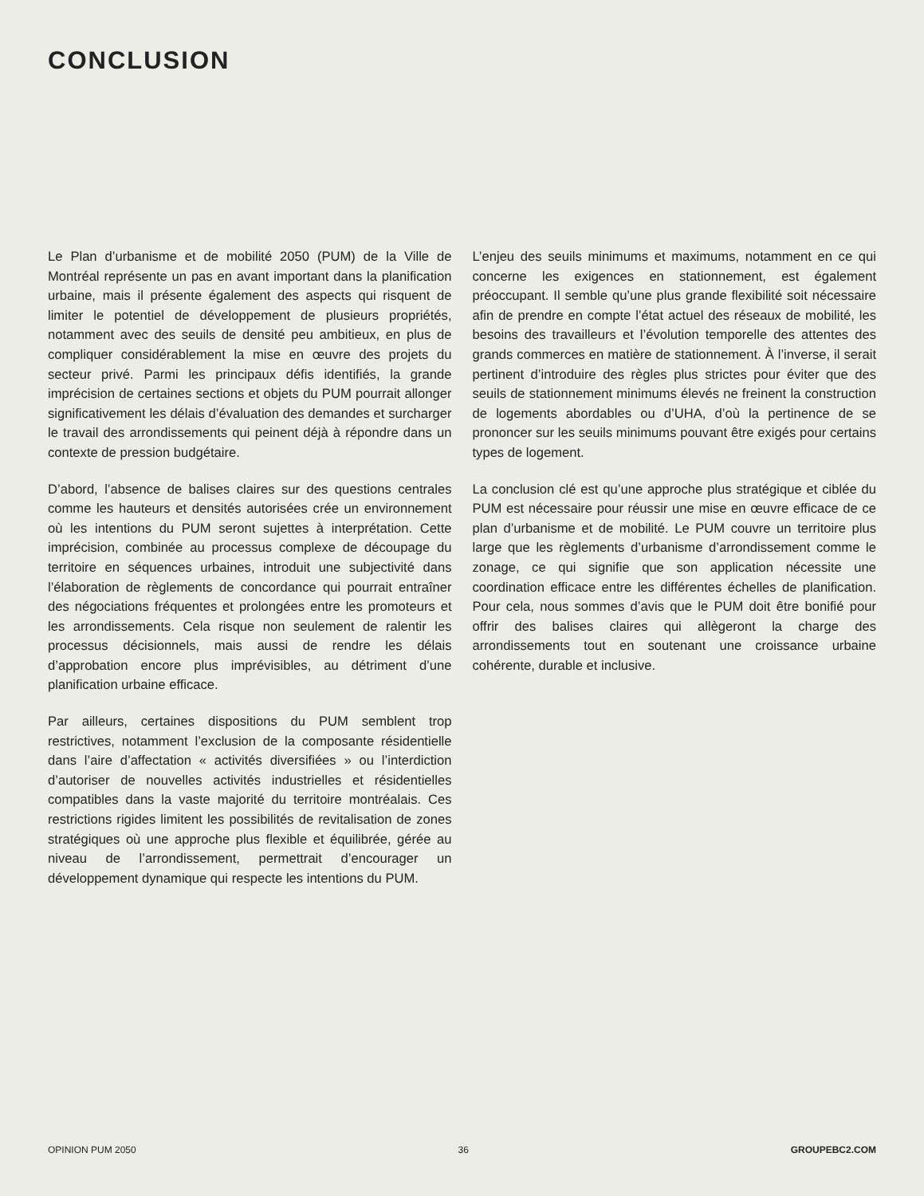CONCLUSION
Le Plan d’urbanisme et de mobilité 2050 (PUM) de la Ville de Montréal représente un pas en avant important dans la planification urbaine, mais il présente également des aspects qui risquent de limiter le potentiel de développement de plusieurs propriétés, notamment avec des seuils de densité peu ambitieux, en plus de compliquer considérablement la mise en œuvre des projets du secteur privé. Parmi les principaux défis identifiés, la grande imprécision de certaines sections et objets du PUM pourrait allonger significativement les délais d’évaluation des demandes et surcharger le travail des arrondissements qui peinent déjà à répondre dans un contexte de pression budgétaire.
D’abord, l’absence de balises claires sur des questions centrales comme les hauteurs et densités autorisées crée un environnement où les intentions du PUM seront sujettes à interprétation. Cette imprécision, combinée au processus complexe de découpage du territoire en séquences urbaines, introduit une subjectivité dans l’élaboration de règlements de concordance qui pourrait entraîner des négociations fréquentes et prolongées entre les promoteurs et les arrondissements. Cela risque non seulement de ralentir les processus décisionnels, mais aussi de rendre les délais d’approbation encore plus imprévisibles, au détriment d’une planification urbaine efficace.
Par ailleurs, certaines dispositions du PUM semblent trop restrictives, notamment l’exclusion de la composante résidentielle dans l’aire d’affectation « activités diversifiées » ou l’interdiction d’autoriser de nouvelles activités industrielles et résidentielles compatibles dans la vaste majorité du territoire montréalais. Ces restrictions rigides limitent les possibilités de revitalisation de zones stratégiques où une approche plus flexible et équilibrée, gérée au niveau de l’arrondissement, permettrait d’encourager un développement dynamique qui respecte les intentions du PUM.
L’enjeu des seuils minimums et maximums, notamment en ce qui concerne les exigences en stationnement, est également préoccupant. Il semble qu’une plus grande flexibilité soit nécessaire afin de prendre en compte l’état actuel des réseaux de mobilité, les besoins des travailleurs et l’évolution temporelle des attentes des grands commerces en matière de stationnement. À l’inverse, il serait pertinent d’introduire des règles plus strictes pour éviter que des seuils de stationnement minimums élevés ne freinent la construction de logements abordables ou d’UHA, d’où la pertinence de se prononcer sur les seuils minimums pouvant être exigés pour certains types de logement.
La conclusion clé est qu’une approche plus stratégique et ciblée du PUM est nécessaire pour réussir une mise en œuvre efficace de ce plan d’urbanisme et de mobilité. Le PUM couvre un territoire plus large que les règlements d’urbanisme d’arrondissement comme le zonage, ce qui signifie que son application nécessite une coordination efficace entre les différentes échelles de planification. Pour cela, nous sommes d’avis que le PUM doit être bonifié pour offrir des balises claires qui allègeront la charge des arrondissements tout en soutenant une croissance urbaine cohérente, durable et inclusive.
OPINION PUM 2050 36 GROUPEBC2.COM